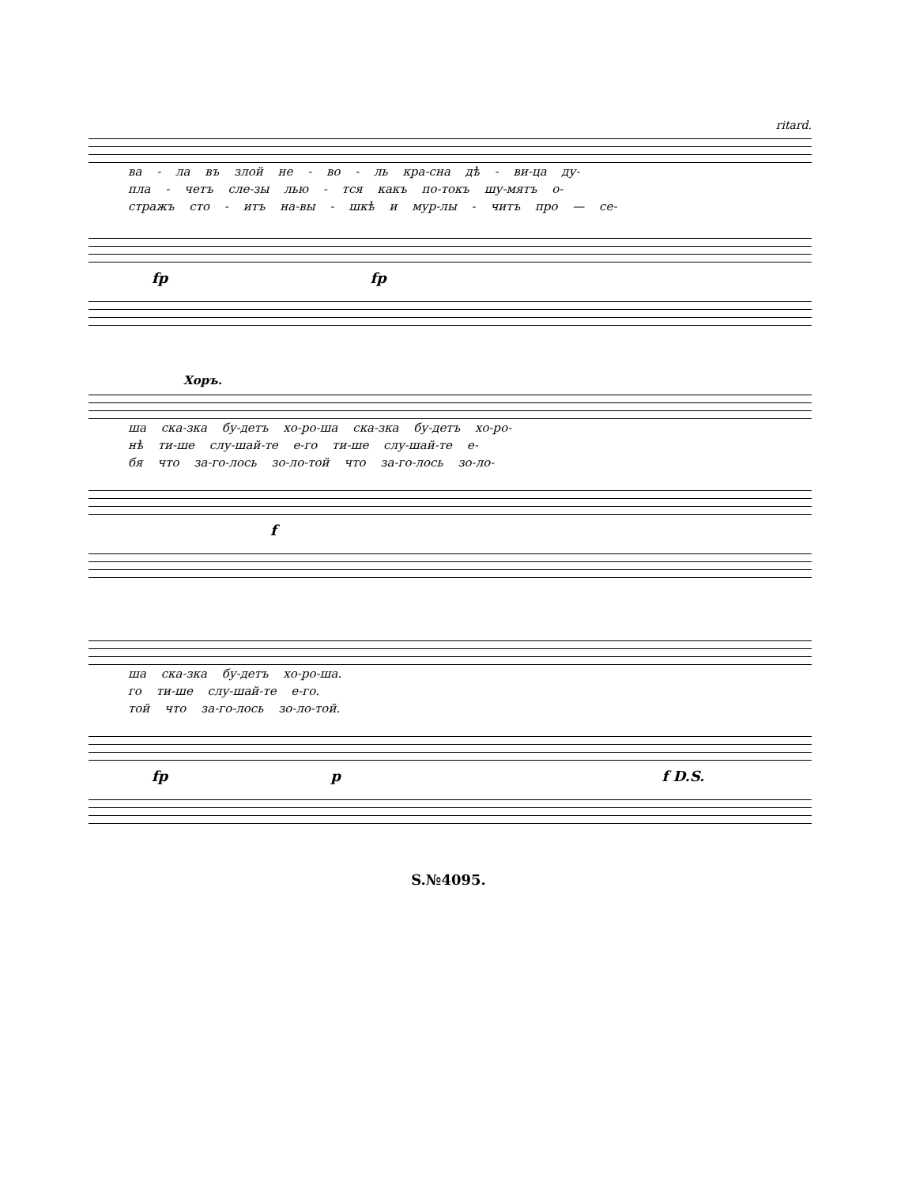ritard.
ва - ла въ злой не - во - ль кра-сна дѣ - ви-ца ду-
пла - четъ сле-зы лью - тся какъ по-токъ шу-мятъ о-
стражъ сто - итъ на-вы - шкѣ и мур-лы - читъ про — се-
fp fp
Хоръ.
ша ска-зка бу-детъ хо-ро-ша ска-зка бу-детъ хо-ро-
нѣ ти-ше слу-шай-те е-го ти-ше слу-шай-те е-
бя что за-го-лось зо-ло-той что за-го-лось зо-ло-
f
ша ска-зка бу-детъ хо-ро-ша.
го ти-ше слу-шай-те е-го.
той что за-го-лось зо-ло-той.
fp p f D.S.
S.№4095.